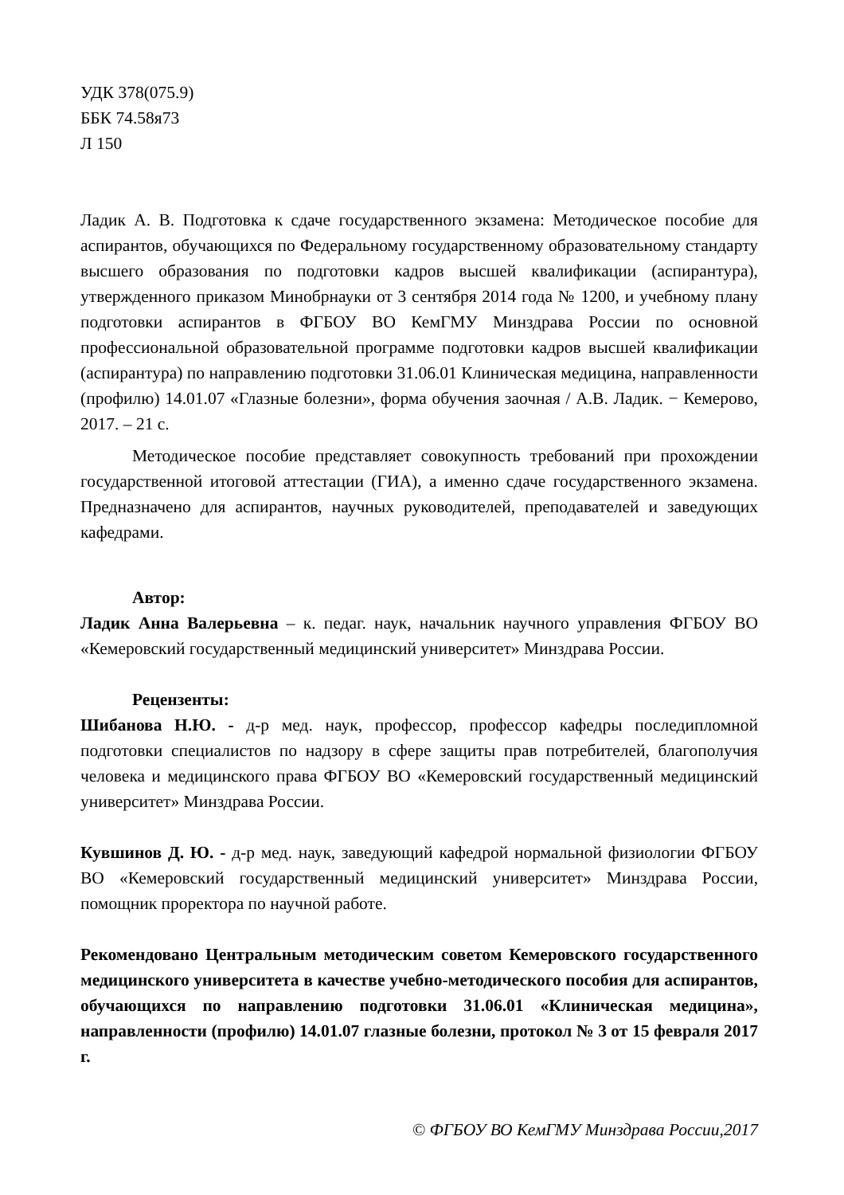УДК 378(075.9)
ББК 74.58я73
Л 150
Ладик А. В. Подготовка к сдаче государственного экзамена: Методическое пособие для аспирантов, обучающихся по Федеральному государственному образовательному стандарту высшего образования по подготовки кадров высшей квалификации (аспирантура), утвержденного приказом Минобрнауки от 3 сентября 2014 года № 1200, и учебному плану подготовки аспирантов в ФГБОУ ВО КемГМУ Минздрава России по основной профессиональной образовательной программе подготовки кадров высшей квалификации (аспирантура) по направлению подготовки 31.06.01 Клиническая медицина, направленности (профилю) 14.01.07 «Глазные болезни», форма обучения заочная / А.В. Ладик. − Кемерово, 2017. – 21 с.
Методическое пособие представляет совокупность требований при прохождении государственной итоговой аттестации (ГИА), а именно сдаче государственного экзамена. Предназначено для аспирантов, научных руководителей, преподавателей и заведующих кафедрами.
Автор:
Ладик Анна Валерьевна – к. педаг. наук, начальник научного управления ФГБОУ ВО «Кемеровский государственный медицинский университет» Минздрава России.
Рецензенты:
Шибанова Н.Ю. - д-р мед. наук, профессор, профессор кафедры последипломной подготовки специалистов по надзору в сфере защиты прав потребителей, благополучия человека и медицинского права ФГБОУ ВО «Кемеровский государственный медицинский университет» Минздрава России.
Кувшинов Д. Ю. - д-р мед. наук, заведующий кафедрой нормальной физиологии ФГБОУ ВО «Кемеровский государственный медицинский университет» Минздрава России, помощник проректора по научной работе.
Рекомендовано Центральным методическим советом Кемеровского государственного медицинского университета в качестве учебно-методического пособия для аспирантов, обучающихся по направлению подготовки 31.06.01 «Клиническая медицина», направленности (профилю) 14.01.07 глазные болезни, протокол № 3 от 15 февраля 2017 г.
© ФГБОУ ВО КемГМУ Минздрава России,2017